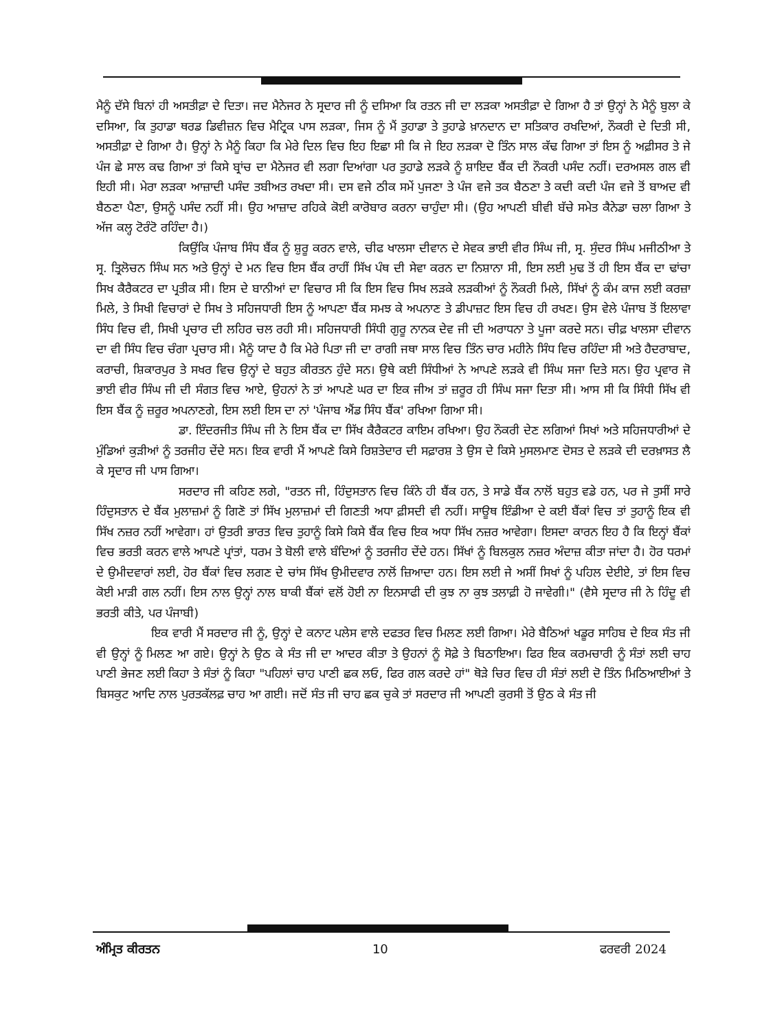ਮੈਨੂੰ ਦੱਸੇ ਬਿਨਾਂ ਹੀ ਅਸਤੀਫ਼ਾ ਦੇ ਦਿਤਾ। ਜਦ ਮੈਨੇਜਰ ਨੇ ਸ੍ਰਦਾਰ ਜੀ ਨੂੰ ਦਸਿਆ ਕਿ ਰਤਨ ਜੀ ਦਾ ਲੜਕਾ ਅਸਤੀਫ਼ਾ ਦੇ ਗਿਆ ਹੈ ਤਾਂ ਉਨ੍ਹਾਂ ਨੇ ਮੈਨੂੰ ਬੁਲਾ ਕੇ ਦਸਿਆ, ਕਿ ਤੁਹਾਡਾ ਥਰਡ ਡਿਵੀਜ਼ਨ ਵਿਚ ਮੈਟ੍ਰਿਕ ਪਾਸ ਲੜਕਾ, ਜਿਸ ਨੂੰ ਮੈਂ ਤੁਹਾਡਾ ਤੇ ਤੁਹਾਡੇ ਖ਼ਾਨਦਾਨ ਦਾ ਸਤਿਕਾਰ ਰਖਦਿਆਂ, ਨੌਕਰੀ ਦੇ ਦਿਤੀ ਸੀ, ਅਸਤੀਫ਼ਾ ਦੇ ਗਿਆ ਹੈ। ਉਨ੍ਹਾਂ ਨੇ ਮੈਨੂੰ ਕਿਹਾ ਕਿ ਮੇਰੇ ਦਿਲ ਵਿਚ ਇਹ ਇਛਾ ਸੀ ਕਿ ਜੇ ਇਹ ਲੜਕਾ ਦੋ ਤਿੰਨ ਸਾਲ ਕੱਢ ਗਿਆ ਤਾਂ ਇਸ ਨੂੰ ਅਫ਼ੀਸਰ ਤੇ ਜੇ ਪੰਜ ਛੇ ਸਾਲ ਕਢ ਗਿਆ ਤਾਂ ਕਿਸੇ ਬ੍ਰਾਂਚ ਦਾ ਮੈਨੇਜਰ ਵੀ ਲਗਾ ਦਿਆਂਗਾ ਪਰ ਤੁਹਾਡੇ ਲੜਕੇ ਨੂੰ ਸ਼ਾਇਦ ਬੈਂਕ ਦੀ ਨੌਕਰੀ ਪਸੰਦ ਨਹੀਂ। ਦਰਅਸਲ ਗਲ ਵੀ ਇਹੀ ਸੀ। ਮੇਰਾ ਲੜਕਾ ਆਜ਼ਾਦੀ ਪਸੰਦ ਤਬੀਅਤ ਰਖਦਾ ਸੀ। ਦਸ ਵਜੇ ਠੀਕ ਸਮੇਂ ਪੁਜਣਾ ਤੇ ਪੰਜ ਵਜੇ ਤਕ ਬੈਠਣਾ ਤੇ ਕਦੀ ਕਦੀ ਪੰਜ ਵਜੇ ਤੋਂ ਬਾਅਦ ਵੀ ਬੈਠਣਾ ਪੈਣਾ, ਉਸਨੂੰ ਪਸੰਦ ਨਹੀਂ ਸੀ। ਉਹ ਆਜ਼ਾਦ ਰਹਿਕੇ ਕੋਈ ਕਾਰੋਬਾਰ ਕਰਨਾ ਚਾਹੁੰਦਾ ਸੀ। (ਉਹ ਆਪਣੀ ਬੀਵੀ ਬੱਚੇ ਸਮੇਤ ਕੈਨੇਡਾ ਚਲਾ ਗਿਆ ਤੇ ਅੱਜ ਕਲ੍ਹ ਟੋਰੰਟੋ ਰਹਿੰਦਾ ਹੈ।)
ਕਿਉਂਕਿ ਪੰਜਾਬ ਸਿੰਧ ਬੈਂਕ ਨੂੰ ਸ਼ੁਰੂ ਕਰਨ ਵਾਲੇ, ਚੀਫ ਖਾਲਸਾ ਦੀਵਾਨ ਦੇ ਸੇਵਕ ਭਾਈ ਵੀਰ ਸਿੰਘ ਜੀ, ਸ੍ਰ. ਸੁੰਦਰ ਸਿੰਘ ਮਜੀਠੀਆ ਤੇ ਸ੍ਰ. ਤ੍ਰਿਲੋਚਨ ਸਿੰਘ ਸਨ ਅਤੇ ਉਨ੍ਹਾਂ ਦੇ ਮਨ ਵਿਚ ਇਸ ਬੈਂਕ ਰਾਹੀਂ ਸਿੱਖ ਪੰਥ ਦੀ ਸੇਵਾ ਕਰਨ ਦਾ ਨਿਸ਼ਾਨਾ ਸੀ, ਇਸ ਲਈ ਮੁਢ ਤੋਂ ਹੀ ਇਸ ਬੈਂਕ ਦਾ ਢਾਂਚਾ ਸਿਖ ਕੈਰੈਕਟਰ ਦਾ ਪ੍ਰਤੀਕ ਸੀ। ਇਸ ਦੇ ਬਾਨੀਆਂ ਦਾ ਵਿਚਾਰ ਸੀ ਕਿ ਇਸ ਵਿਚ ਸਿਖ ਲੜਕੇ ਲੜਕੀਆਂ ਨੂੰ ਨੌਕਰੀ ਮਿਲੇ, ਸਿੱਖਾਂ ਨੂੰ ਕੰਮ ਕਾਜ ਲਈ ਕਰਜ਼ਾ ਮਿਲੇ, ਤੇ ਸਿਖੀ ਵਿਚਾਰਾਂ ਦੇ ਸਿਖ ਤੇ ਸਹਿਜਧਾਰੀ ਇਸ ਨੂੰ ਆਪਣਾ ਬੈਂਕ ਸਮਝ ਕੇ ਅਪਨਾਣ ਤੇ ਡੀਪਾਜ਼ਟ ਇਸ ਵਿਚ ਹੀ ਰਖਣ। ਉਸ ਵੇਲੇ ਪੰਜਾਬ ਤੋਂ ਇਲਾਵਾ ਸਿੰਧ ਵਿਚ ਵੀ, ਸਿਖੀ ਪ੍ਰਚਾਰ ਦੀ ਲਹਿਰ ਚਲ ਰਹੀ ਸੀ। ਸਹਿਜਧਾਰੀ ਸਿੰਧੀ ਗੁਰੂ ਨਾਨਕ ਦੇਵ ਜੀ ਦੀ ਅਰਾਧਨਾ ਤੇ ਪੂਜਾ ਕਰਦੇ ਸਨ। ਚੀਫ਼ ਖਾਲਸਾ ਦੀਵਾਨ ਦਾ ਵੀ ਸਿੰਧ ਵਿਚ ਚੰਗਾ ਪ੍ਰਚਾਰ ਸੀ। ਮੈਨੂੰ ਯਾਦ ਹੈ ਕਿ ਮੇਰੇ ਪਿਤਾ ਜੀ ਦਾ ਰਾਗੀ ਜਥਾ ਸਾਲ ਵਿਚ ਤਿੰਨ ਚਾਰ ਮਹੀਨੇ ਸਿੰਧ ਵਿਚ ਰਹਿੰਦਾ ਸੀ ਅਤੇ ਹੈਦਰਾਬਾਦ, ਕਰਾਚੀ, ਸ਼ਿਕਾਰਪੁਰ ਤੇ ਸਖਰ ਵਿਚ ਉਨ੍ਹਾਂ ਦੇ ਬਹੁਤ ਕੀਰਤਨ ਹੁੰਦੇ ਸਨ। ਉਥੇ ਕਈ ਸਿੰਧੀਆਂ ਨੇ ਆਪਣੇ ਲੜਕੇ ਵੀ ਸਿੰਘ ਸਜਾ ਦਿਤੇ ਸਨ। ਉਹ ਪ੍ਰਵਾਰ ਜੋ ਭਾਈ ਵੀਰ ਸਿੰਘ ਜੀ ਦੀ ਸੰਗਤ ਵਿਚ ਆਏ, ਉਹਨਾਂ ਨੇ ਤਾਂ ਆਪਣੇ ਘਰ ਦਾ ਇਕ ਜੀਅ ਤਾਂ ਜ਼ਰੂਰ ਹੀ ਸਿੰਘ ਸਜਾ ਦਿਤਾ ਸੀ। ਆਸ ਸੀ ਕਿ ਸਿੰਧੀ ਸਿੱਖ ਵੀ ਇਸ ਬੈਂਕ ਨੂੰ ਜ਼ਰੂਰ ਅਪਨਾਣਗੇ, ਇਸ ਲਈ ਇਸ ਦਾ ਨਾਂ 'ਪੰਜਾਬ ਐਂਡ ਸਿੰਧ ਬੈਂਕ' ਰਖਿਆ ਗਿਆ ਸੀ।
ਡਾ. ਇੰਦਰਜੀਤ ਸਿੰਘ ਜੀ ਨੇ ਇਸ ਬੈਂਕ ਦਾ ਸਿੱਖ ਕੈਰੈਕਟਰ ਕਾਇਮ ਰਖਿਆ। ਉਹ ਨੌਕਰੀ ਦੇਣ ਲਗਿਆਂ ਸਿਖਾਂ ਅਤੇ ਸਹਿਜਧਾਰੀਆਂ ਦੇ ਮੁੰਡਿਆਂ ਕੁੜੀਆਂ ਨੂੰ ਤਰਜੀਹ ਦੇਂਦੇ ਸਨ। ਇਕ ਵਾਰੀ ਮੈਂ ਆਪਣੇ ਕਿਸੇ ਰਿਸ਼ਤੇਦਾਰ ਦੀ ਸਫ਼ਾਰਸ਼ ਤੇ ਉਸ ਦੇ ਕਿਸੇ ਮੁਸਲਮਾਣ ਦੋਸਤ ਦੇ ਲੜਕੇ ਦੀ ਦਰਖ਼ਾਸਤ ਲੈ ਕੇ ਸ੍ਰਦਾਰ ਜੀ ਪਾਸ ਗਿਆ।
ਸਰਦਾਰ ਜੀ ਕਹਿਣ ਲਗੇ, "ਰਤਨ ਜੀ, ਹਿੰਦੁਸਤਾਨ ਵਿਚ ਕਿੰਨੇ ਹੀ ਬੈਂਕ ਹਨ, ਤੇ ਸਾਡੇ ਬੈਂਕ ਨਾਲੋਂ ਬਹੁਤ ਵਡੇ ਹਨ, ਪਰ ਜੇ ਤੁਸੀਂ ਸਾਰੇ ਹਿੰਦੁਸਤਾਨ ਦੇ ਬੈਂਕ ਮੁਲਾਜ਼ਮਾਂ ਨੂੰ ਗਿਣੋ ਤਾਂ ਸਿੱਖ ਮੁਲਾਜ਼ਮਾਂ ਦੀ ਗਿਣਤੀ ਅਧਾ ਫ਼ੀਸਦੀ ਵੀ ਨਹੀਂ। ਸਾਊਥ ਇੰਡੀਆ ਦੇ ਕਈ ਬੈਂਕਾਂ ਵਿਚ ਤਾਂ ਤੁਹਾਨੂੰ ਇਕ ਵੀ ਸਿੱਖ ਨਜ਼ਰ ਨਹੀਂ ਆਵੇਗਾ। ਹਾਂ ਉਤਰੀ ਭਾਰਤ ਵਿਚ ਤੁਹਾਨੂੰ ਕਿਸੇ ਕਿਸੇ ਬੈਂਕ ਵਿਚ ਇਕ ਅਧਾ ਸਿੱਖ ਨਜ਼ਰ ਆਵੇਗਾ। ਇਸਦਾ ਕਾਰਨ ਇਹ ਹੈ ਕਿ ਇਨ੍ਹਾਂ ਬੈਂਕਾਂ ਵਿਚ ਭਰਤੀ ਕਰਨ ਵਾਲੇ ਆਪਣੇ ਪ੍ਰਾਂਤਾਂ, ਧਰਮ ਤੇ ਬੋਲੀ ਵਾਲੇ ਬੰਦਿਆਂ ਨੂੰ ਤਰਜੀਹ ਦੇਂਦੇ ਹਨ। ਸਿੱਖਾਂ ਨੂੰ ਬਿਲਕੁਲ ਨਜ਼ਰ ਅੰਦਾਜ਼ ਕੀਤਾ ਜਾਂਦਾ ਹੈ। ਹੋਰ ਧਰਮਾਂ ਦੇ ਉਮੀਦਵਾਰਾਂ ਲਈ, ਹੋਰ ਬੈਂਕਾਂ ਵਿਚ ਲਗਣ ਦੇ ਚਾਂਸ ਸਿੱਖ ਉਮੀਦਵਾਰ ਨਾਲੋਂ ਜ਼ਿਆਦਾ ਹਨ। ਇਸ ਲਈ ਜੇ ਅਸੀਂ ਸਿਖਾਂ ਨੂੰ ਪਹਿਲ ਦੇਈਏ, ਤਾਂ ਇਸ ਵਿਚ ਕੋਈ ਮਾੜੀ ਗਲ ਨਹੀਂ। ਇਸ ਨਾਲ ਉਨ੍ਹਾਂ ਨਾਲ ਬਾਕੀ ਬੈਂਕਾਂ ਵਲੋਂ ਹੋਈ ਨਾ ਇਨਸਾਫੀ ਦੀ ਕੁਝ ਨਾ ਕੁਝ ਤਲਾਫ਼ੀ ਹੋ ਜਾਵੇਗੀ।" (ਵੈਸੇ ਸ੍ਰਦਾਰ ਜੀ ਨੇ ਹਿੰਦੂ ਵੀ ਭਰਤੀ ਕੀਤੇ, ਪਰ ਪੰਜਾਬੀ)
ਇਕ ਵਾਰੀ ਮੈਂ ਸਰਦਾਰ ਜੀ ਨੂੰ, ਉਨ੍ਹਾਂ ਦੇ ਕਨਾਟ ਪਲੇਸ ਵਾਲੇ ਦਫਤਰ ਵਿਚ ਮਿਲਣ ਲਈ ਗਿਆ। ਮੇਰੇ ਬੈਠਿਆਂ ਖਡੂਰ ਸਾਹਿਬ ਦੇ ਇਕ ਸੰਤ ਜੀ ਵੀ ਉਨ੍ਹਾਂ ਨੂੰ ਮਿਲਣ ਆ ਗਏ। ਉਨ੍ਹਾਂ ਨੇ ਉਠ ਕੇ ਸੰਤ ਜੀ ਦਾ ਆਦਰ ਕੀਤਾ ਤੇ ਉਹਨਾਂ ਨੂੰ ਸੋਫ਼ੇ ਤੇ ਬਿਠਾਇਆ। ਫਿਰ ਇਕ ਕਰਮਚਾਰੀ ਨੂੰ ਸੰਤਾਂ ਲਈ ਚਾਹ ਪਾਣੀ ਭੇਜਣ ਲਈ ਕਿਹਾ ਤੇ ਸੰਤਾਂ ਨੂੰ ਕਿਹਾ "ਪਹਿਲਾਂ ਚਾਹ ਪਾਣੀ ਛਕ ਲਓ, ਫਿਰ ਗਲ ਕਰਦੇ ਹਾਂ" ਥੋੜੇ ਚਿਰ ਵਿਚ ਹੀ ਸੰਤਾਂ ਲਈ ਦੋ ਤਿੰਨ ਮਿਠਿਆਈਆਂ ਤੇ ਬਿਸਕੁਟ ਆਦਿ ਨਾਲ ਪੁਰਤਕੱਲਫ਼ ਚਾਹ ਆ ਗਈ। ਜਦੋਂ ਸੰਤ ਜੀ ਚਾਹ ਛਕ ਚੁਕੇ ਤਾਂ ਸਰਦਾਰ ਜੀ ਆਪਣੀ ਕੁਰਸੀ ਤੋਂ ਉਠ ਕੇ ਸੰਤ ਜੀ
ਅੰਮ੍ਰਿਤ ਕੀਰਤਨ 10 ਫਰਵਰੀ 2024